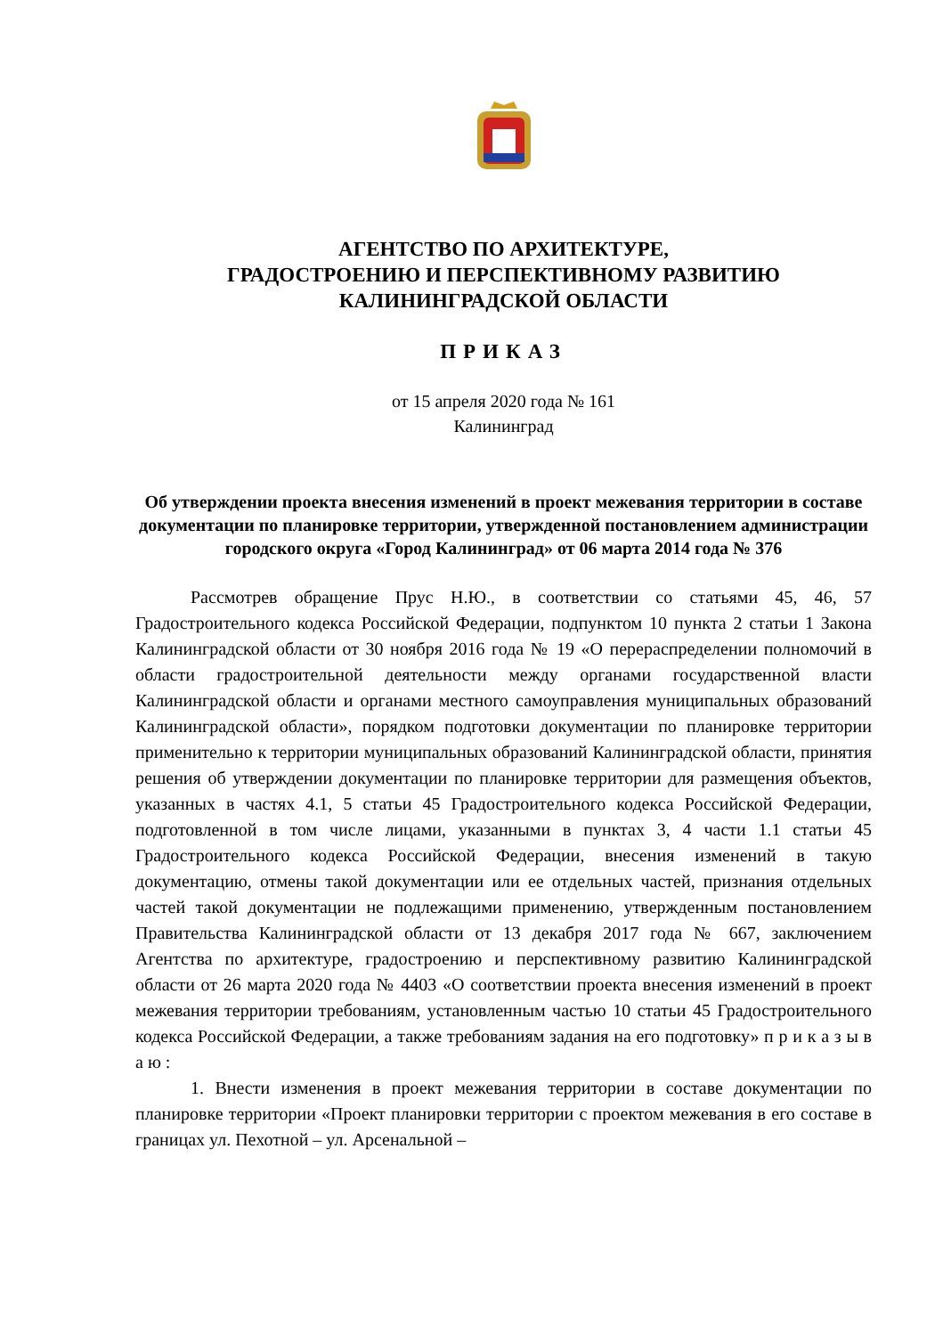АГЕНТСТВО ПО АРХИТЕКТУРЕ,
ГРАДОСТРОЕНИЮ И ПЕРСПЕКТИВНОМУ РАЗВИТИЮ
КАЛИНИНГРАДСКОЙ ОБЛАСТИ
ПРИКАЗ
от 15 апреля 2020 года № 161
Калининград
Об утверждении проекта внесения изменений в проект межевания территории в составе документации по планировке территории, утвержденной постановлением администрации городского округа «Город Калининград» от 06 марта 2014 года № 376
Рассмотрев обращение Прус Н.Ю., в соответствии со статьями 45, 46, 57 Градостроительного кодекса Российской Федерации, подпунктом 10 пункта 2 статьи 1 Закона Калининградской области от 30 ноября 2016 года № 19 «О перераспределении полномочий в области градостроительной деятельности между органами государственной власти Калининградской области и органами местного самоуправления муниципальных образований Калининградской области», порядком подготовки документации по планировке территории применительно к территории муниципальных образований Калининградской области, принятия решения об утверждении документации по планировке территории для размещения объектов, указанных в частях 4.1, 5 статьи 45 Градостроительного кодекса Российской Федерации, подготовленной в том числе лицами, указанными в пунктах 3, 4 части 1.1 статьи 45 Градостроительного кодекса Российской Федерации, внесения изменений в такую документацию, отмены такой документации или ее отдельных частей, признания отдельных частей такой документации не подлежащими применению, утвержденным постановлением Правительства Калининградской области от 13 декабря 2017 года № 667, заключением Агентства по архитектуре, градостроению и перспективному развитию Калининградской области от 26 марта 2020 года № 4403 «О соответствии проекта внесения изменений в проект межевания территории требованиям, установленным частью 10 статьи 45 Градостроительного кодекса Российской Федерации, а также требованиям задания на его подготовку» п р и к а з ы в а ю :
1. Внести изменения в проект межевания территории в составе документации по планировке территории «Проект планировки территории с проектом межевания в его составе в границах ул. Пехотной – ул. Арсенальной –